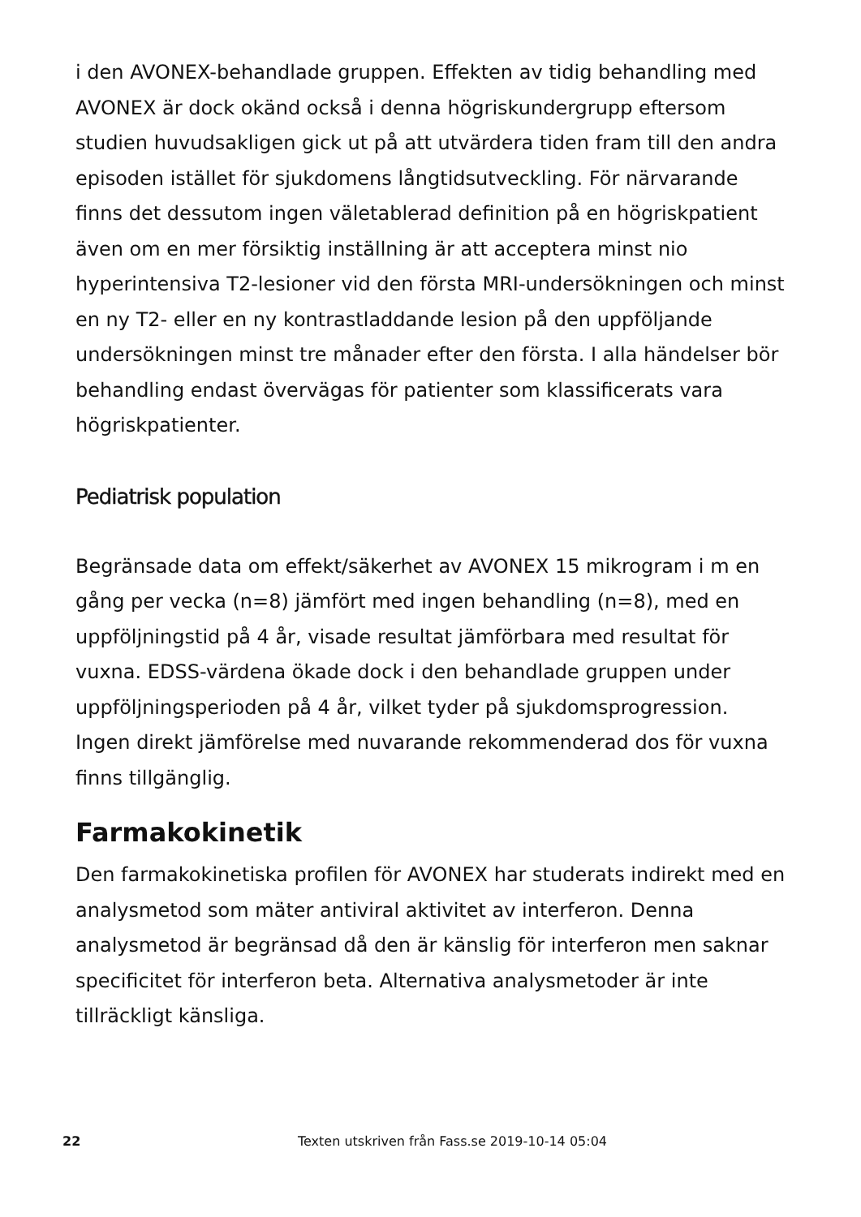i den AVONEX-behandlade gruppen. Effekten av tidig behandling med AVONEX är dock okänd också i denna högriskundergrupp eftersom studien huvudsakligen gick ut på att utvärdera tiden fram till den andra episoden istället för sjukdomens långtidsutveckling. För närvarande finns det dessutom ingen väletablerad definition på en högriskpatient även om en mer försiktig inställning är att acceptera minst nio hyperintensiva T2-lesioner vid den första MRI-undersökningen och minst en ny T2- eller en ny kontrastladdande lesion på den uppföljande undersökningen minst tre månader efter den första. I alla händelser bör behandling endast övervägas för patienter som klassificerats vara högriskpatienter.
Pediatrisk population
Begränsade data om effekt/säkerhet av AVONEX 15 mikrogram i m en gång per vecka (n=8) jämfört med ingen behandling (n=8), med en uppföljningstid på 4 år, visade resultat jämförbara med resultat för vuxna. EDSS-värdena ökade dock i den behandlade gruppen under uppföljningsperioden på 4 år, vilket tyder på sjukdomsprogression. Ingen direkt jämförelse med nuvarande rekommenderad dos för vuxna finns tillgänglig.
Farmakokinetik
Den farmakokinetiska profilen för AVONEX har studerats indirekt med en analysmetod som mäter antiviral aktivitet av interferon. Denna analysmetod är begränsad då den är känslig för interferon men saknar specificitet för interferon beta. Alternativa analysmetoder är inte tillräckligt känsliga.
22 Texten utskriven från Fass.se 2019-10-14 05:04